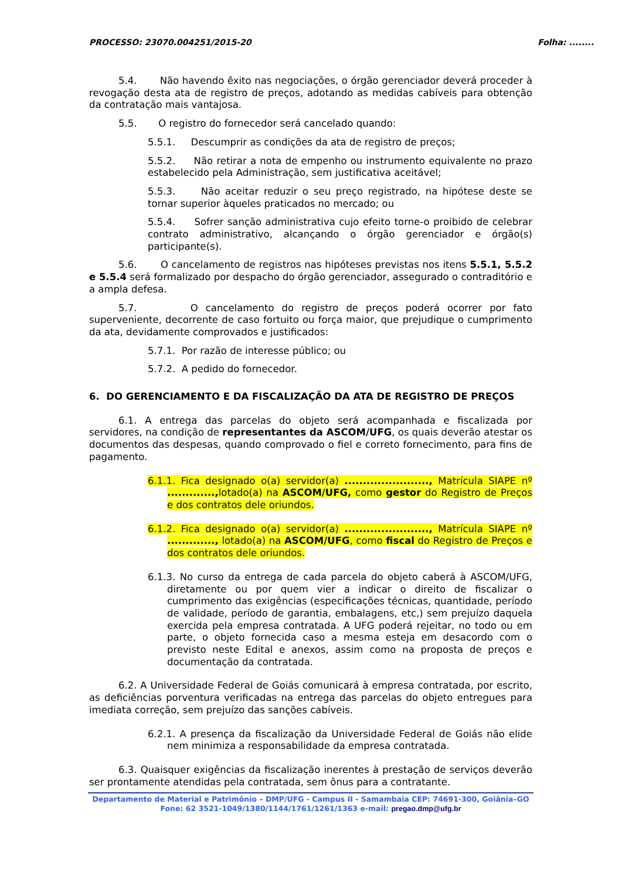PROCESSO: 23070.004251/2015-20 Folha: ........
5.4. Não havendo êxito nas negociações, o órgão gerenciador deverá proceder à revogação desta ata de registro de preços, adotando as medidas cabíveis para obtenção da contratação mais vantajosa.
5.5. O registro do fornecedor será cancelado quando:
5.5.1. Descumprir as condições da ata de registro de preços;
5.5.2. Não retirar a nota de empenho ou instrumento equivalente no prazo estabelecido pela Administração, sem justificativa aceitável;
5.5.3. Não aceitar reduzir o seu preço registrado, na hipótese deste se tornar superior àqueles praticados no mercado; ou
5.5.4. Sofrer sanção administrativa cujo efeito torne-o proibido de celebrar contrato administrativo, alcançando o órgão gerenciador e órgão(s) participante(s).
5.6. O cancelamento de registros nas hipóteses previstas nos itens 5.5.1, 5.5.2 e 5.5.4 será formalizado por despacho do órgão gerenciador, assegurado o contraditório e a ampla defesa.
5.7. O cancelamento do registro de preços poderá ocorrer por fato superveniente, decorrente de caso fortuito ou força maior, que prejudique o cumprimento da ata, devidamente comprovados e justificados:
5.7.1. Por razão de interesse público; ou
5.7.2. A pedido do fornecedor.
6. DO GERENCIAMENTO E DA FISCALIZAÇÃO DA ATA DE REGISTRO DE PREÇOS
6.1. A entrega das parcelas do objeto será acompanhada e fiscalizada por servidores, na condição de representantes da ASCOM/UFG, os quais deverão atestar os documentos das despesas, quando comprovado o fiel e correto fornecimento, para fins de pagamento.
6.1.1. Fica designado o(a) servidor(a) ......................., Matrícula SIAPE nº ............., lotado(a) na ASCOM/UFG, como gestor do Registro de Preços e dos contratos dele oriundos.
6.1.2. Fica designado o(a) servidor(a) ......................., Matrícula SIAPE nº ............., lotado(a) na ASCOM/UFG, como fiscal do Registro de Preços e dos contratos dele oriundos.
6.1.3. No curso da entrega de cada parcela do objeto caberá à ASCOM/UFG, diretamente ou por quem vier a indicar o direito de fiscalizar o cumprimento das exigências (especificações técnicas, quantidade, período de validade, período de garantia, embalagens, etc,) sem prejuízo daquela exercida pela empresa contratada. A UFG poderá rejeitar, no todo ou em parte, o objeto fornecida caso a mesma esteja em desacordo com o previsto neste Edital e anexos, assim como na proposta de preços e documentação da contratada.
6.2. A Universidade Federal de Goiás comunicará à empresa contratada, por escrito, as deficiências porventura verificadas na entrega das parcelas do objeto entregues para imediata correção, sem prejuízo das sanções cabíveis.
6.2.1. A presença da fiscalização da Universidade Federal de Goiás não elide nem minimiza a responsabilidade da empresa contratada.
6.3. Quaisquer exigências da fiscalização inerentes à prestação de serviços deverão ser prontamente atendidas pela contratada, sem ônus para a contratante.
Departamento de Material e Patrimônio – DMP/UFG - Campus II - Samambaia CEP: 74691-300, Goiânia–GO
Fone: 62 3521-1049/1380/1144/1761/1261/1363 e-mail: pregao.dmp@ufg.br